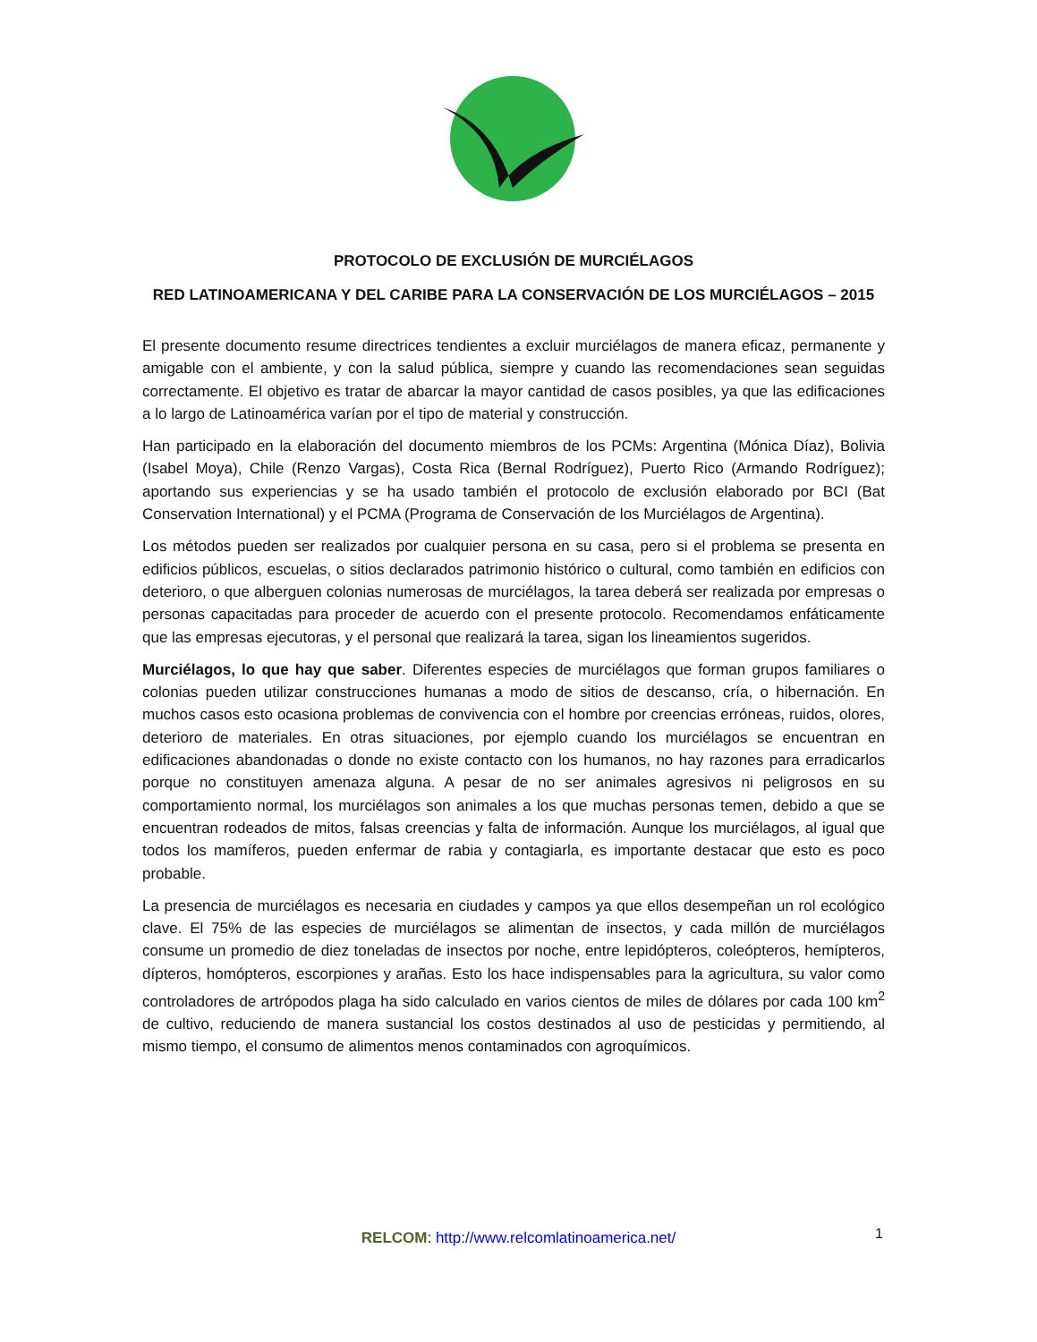PROTOCOLO DE EXCLUSIÓN DE MURCIÉLAGOS
RED LATINOAMERICANA Y DEL CARIBE PARA LA CONSERVACIÓN DE LOS MURCIÉLAGOS – 2015
El presente documento resume directrices tendientes a excluir murciélagos de manera eficaz, permanente y amigable con el ambiente, y con la salud pública, siempre y cuando las recomendaciones sean seguidas correctamente. El objetivo es tratar de abarcar la mayor cantidad de casos posibles, ya que las edificaciones a lo largo de Latinoamérica varían por el tipo de material y construcción.
Han participado en la elaboración del documento miembros de los PCMs: Argentina (Mónica Díaz), Bolivia (Isabel Moya), Chile (Renzo Vargas), Costa Rica (Bernal Rodríguez), Puerto Rico (Armando Rodríguez); aportando sus experiencias y se ha usado también el protocolo de exclusión elaborado por BCI (Bat Conservation International) y el PCMA (Programa de Conservación de los Murciélagos de Argentina).
Los métodos pueden ser realizados por cualquier persona en su casa, pero si el problema se presenta en edificios públicos, escuelas, o sitios declarados patrimonio histórico o cultural, como también en edificios con deterioro, o que alberguen colonias numerosas de murciélagos, la tarea deberá ser realizada por empresas o personas capacitadas para proceder de acuerdo con el presente protocolo. Recomendamos enfáticamente que las empresas ejecutoras, y el personal que realizará la tarea, sigan los lineamientos sugeridos.
Murciélagos, lo que hay que saber. Diferentes especies de murciélagos que forman grupos familiares o colonias pueden utilizar construcciones humanas a modo de sitios de descanso, cría, o hibernación. En muchos casos esto ocasiona problemas de convivencia con el hombre por creencias erróneas, ruidos, olores, deterioro de materiales. En otras situaciones, por ejemplo cuando los murciélagos se encuentran en edificaciones abandonadas o donde no existe contacto con los humanos, no hay razones para erradicarlos porque no constituyen amenaza alguna. A pesar de no ser animales agresivos ni peligrosos en su comportamiento normal, los murciélagos son animales a los que muchas personas temen, debido a que se encuentran rodeados de mitos, falsas creencias y falta de información. Aunque los murciélagos, al igual que todos los mamíferos, pueden enfermar de rabia y contagiarla, es importante destacar que esto es poco probable.
La presencia de murciélagos es necesaria en ciudades y campos ya que ellos desempeñan un rol ecológico clave. El 75% de las especies de murciélagos se alimentan de insectos, y cada millón de murciélagos consume un promedio de diez toneladas de insectos por noche, entre lepidópteros, coleópteros, hemípteros, dípteros, homópteros, escorpiones y arañas. Esto los hace indispensables para la agricultura, su valor como controladores de artrópodos plaga ha sido calculado en varios cientos de miles de dólares por cada 100 km<sup>2</sup> de cultivo, reduciendo de manera sustancial los costos destinados al uso de pesticidas y permitiendo, al mismo tiempo, el consumo de alimentos menos contaminados con agroquímicos.
RELCOM: http://www.relcomlatinoamerica.net/ 1